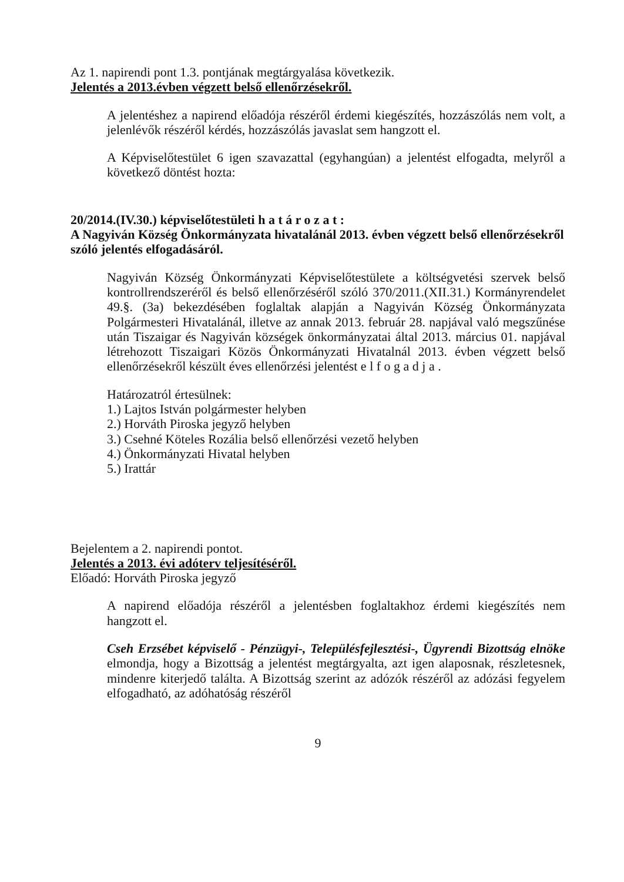Az 1. napirendi pont 1.3. pontjának megtárgyalása következik.
Jelentés a 2013.évben végzett belső ellenőrzésekről.
A jelentéshez a napirend előadója részéről érdemi kiegészítés, hozzászólás nem volt, a jelenlévők részéről kérdés, hozzászólás javaslat sem hangzott el.
A Képviselőtestület 6 igen szavazattal (egyhangúan) a jelentést elfogadta, melyről a következő döntést hozta:
20/2014.(IV.30.) képviselőtestületi h a t á r o z a t :
A Nagyiván Község Önkormányzata hivatalánál 2013. évben végzett belső ellenőrzésekről szóló jelentés elfogadásáról.
Nagyiván Község Önkormányzati Képviselőtestülete a költségvetési szervek belső kontrollrendszeréről és belső ellenőrzéséről szóló 370/2011.(XII.31.) Kormányrendelet 49.§. (3a) bekezdésében foglaltak alapján a Nagyiván Község Önkormányzata Polgármesteri Hivatalánál, illetve az annak 2013. február 28. napjával való megszűnése után Tiszaigar és Nagyiván községek önkormányzatai által 2013. március 01. napjával létrehozott Tiszaigari Közös Önkormányzati Hivatalnál 2013. évben végzett belső ellenőrzésekről készült éves ellenőrzési jelentést e l f o g a d j a .
Határozatról értesülnek:
1.) Lajtos István polgármester helyben
2.) Horváth Piroska jegyző helyben
3.) Csehné Köteles Rozália belső ellenőrzési vezető helyben
4.) Önkormányzati Hivatal helyben
5.) Irattár
Bejelentem a 2. napirendi pontot.
Jelentés a 2013. évi adóterv teljesítéséről.
Előadó: Horváth Piroska jegyző
A napirend előadója részéről a jelentésben foglaltakhoz érdemi kiegészítés nem hangzott el.
Cseh Erzsébet képviselő - Pénzügyi-, Településfejlesztési-, Ügyrendi Bizottság elnöke elmondja, hogy a Bizottság a jelentést megtárgyalta, azt igen alaposnak, részletesnek, mindenre kiterjedő találta. A Bizottság szerint az adózók részéről az adózási fegyelem elfogadható, az adóhatóság részéről
9